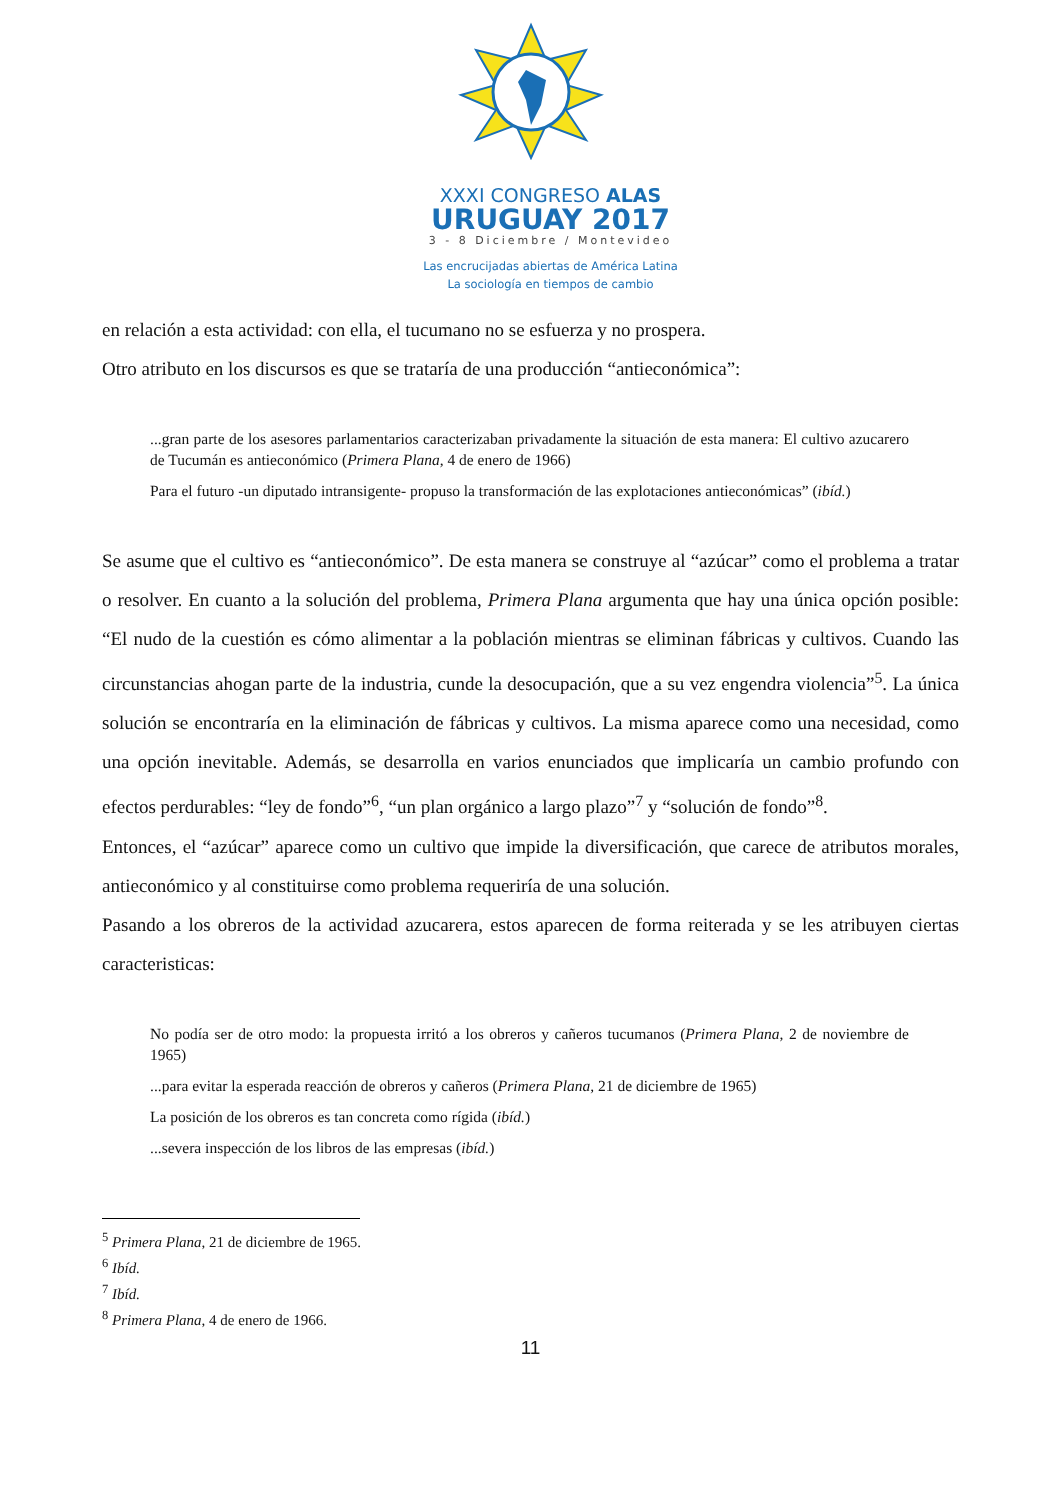XXXI CONGRESO ALAS
URUGUAY 2017
3 - 8 Diciembre / Montevideo
Las encrucijadas abiertas de América Latina
La sociología en tiempos de cambio
en relación a esta actividad: con ella, el tucumano no se esfuerza y no prospera.
Otro atributo en los discursos es que se trataría de una producción “antieconómica”:
...gran parte de los asesores parlamentarios caracterizaban privadamente la situación de esta manera: El cultivo azucarero de Tucumán es antieconómico (Primera Plana, 4 de enero de 1966)
Para el futuro -un diputado intransigente- propuso la transformación de las explotaciones antieconómicas” (ibíd.)
Se asume que el cultivo es “antieconómico”. De esta manera se construye al “azúcar” como el problema a tratar o resolver. En cuanto a la solución del problema, Primera Plana argumenta que hay una única opción posible: “El nudo de la cuestión es cómo alimentar a la población mientras se eliminan fábricas y cultivos. Cuando las circunstancias ahogan parte de la industria, cunde la desocupación, que a su vez engendra violencia”<sup>5</sup>. La única solución se encontraría en la eliminación de fábricas y cultivos. La misma aparece como una necesidad, como una opción inevitable. Además, se desarrolla en varios enunciados que implicaría un cambio profundo con efectos perdurables: “ley de fondo”<sup>6</sup>, “un plan orgánico a largo plazo”<sup>7</sup> y “solución de fondo”<sup>8</sup>.
Entonces, el “azúcar” aparece como un cultivo que impide la diversificación, que carece de atributos morales, antieconómico y al constituirse como problema requeriría de una solución.
Pasando a los obreros de la actividad azucarera, estos aparecen de forma reiterada y se les atribuyen ciertas caracteristicas:
No podía ser de otro modo: la propuesta irritó a los obreros y cañeros tucumanos (Primera Plana, 2 de noviembre de 1965)
...para evitar la esperada reacción de obreros y cañeros (Primera Plana, 21 de diciembre de 1965)
La posición de los obreros es tan concreta como rígida (ibíd.)
...severa inspección de los libros de las empresas (ibíd.)
<sup>5</sup> Primera Plana, 21 de diciembre de 1965.
<sup>6</sup> Ibíd.
<sup>7</sup> Ibíd.
<sup>8</sup> Primera Plana, 4 de enero de 1966.
11